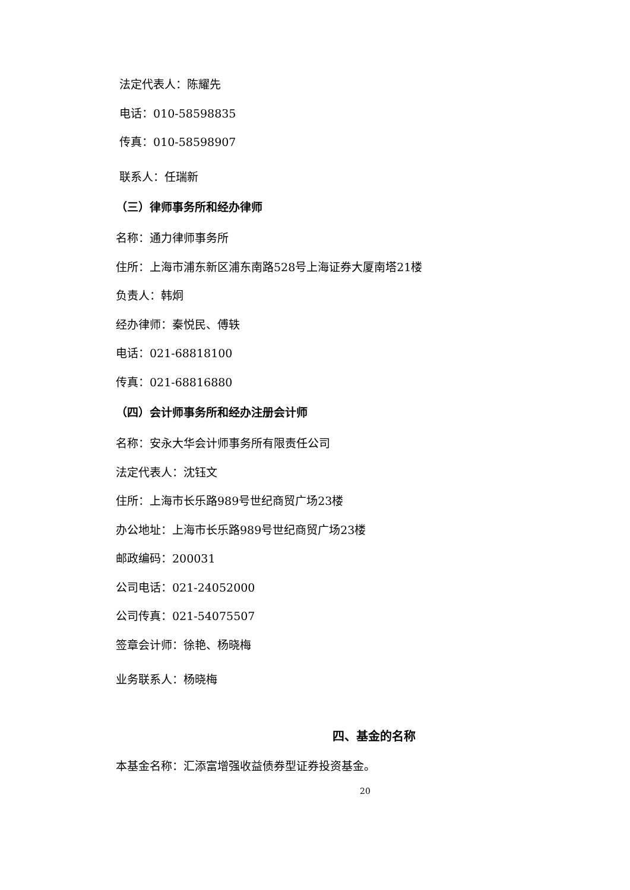法定代表人：陈耀先
电话：010-58598835
传真：010-58598907
联系人：任瑞新
（三）律师事务所和经办律师
名称：通力律师事务所
住所：上海市浦东新区浦东南路528号上海证券大厦南塔21楼
负责人：韩炯
经办律师：秦悦民、傅轶
电话：021-68818100
传真：021-68816880
（四）会计师事务所和经办注册会计师
名称：安永大华会计师事务所有限责任公司
法定代表人：沈钰文
住所：上海市长乐路989号世纪商贸广场23楼
办公地址：上海市长乐路989号世纪商贸广场23楼
邮政编码：200031
公司电话：021-24052000
公司传真：021-54075507
签章会计师：徐艳、杨晓梅
业务联系人：杨晓梅
四、基金的名称
本基金名称：汇添富增强收益债券型证券投资基金。
20